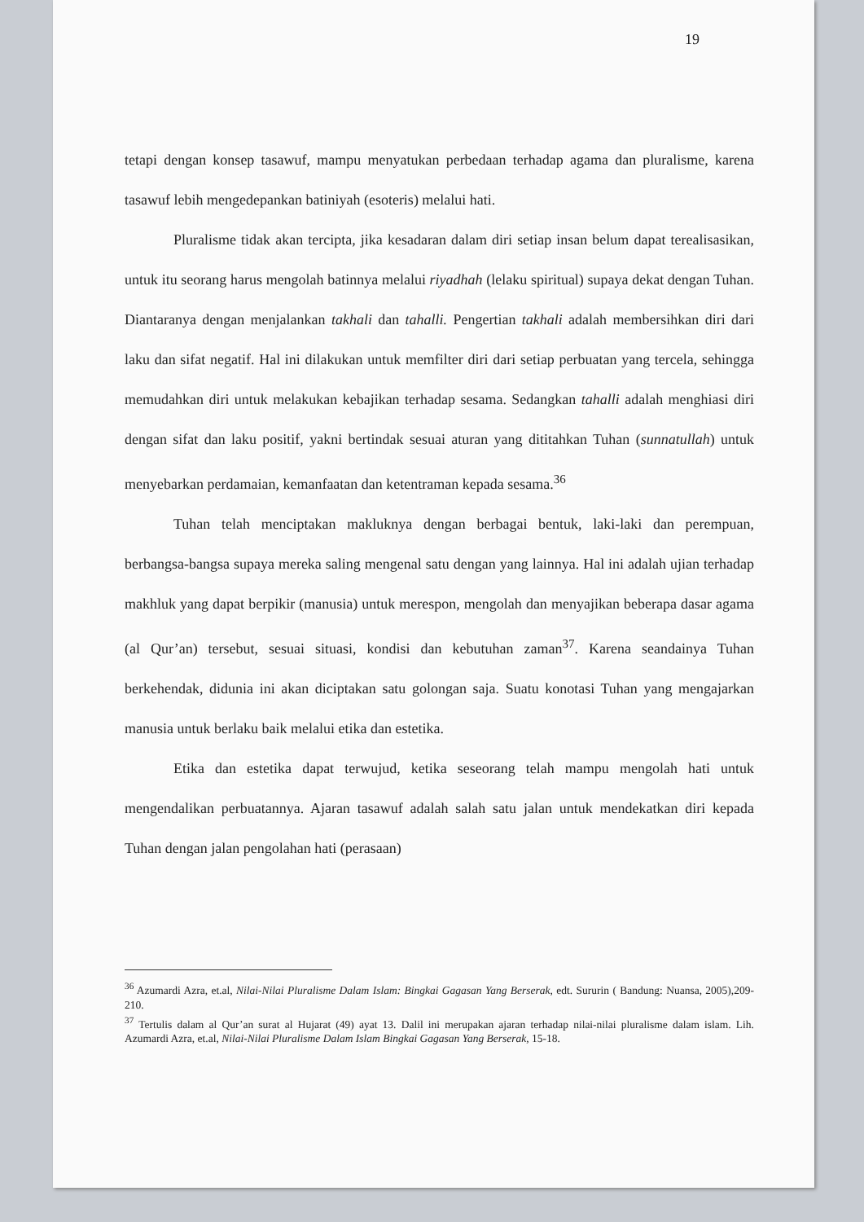19
tetapi dengan konsep tasawuf, mampu menyatukan perbedaan terhadap agama dan pluralisme, karena tasawuf lebih mengedepankan batiniyah (esoteris) melalui hati.
Pluralisme tidak akan tercipta, jika kesadaran dalam diri setiap insan belum dapat terealisasikan, untuk itu seorang harus mengolah batinnya melalui riyadhah (lelaku spiritual) supaya dekat dengan Tuhan. Diantaranya dengan menjalankan takhali dan tahalli. Pengertian takhali adalah membersihkan diri dari laku dan sifat negatif. Hal ini dilakukan untuk memfilter diri dari setiap perbuatan yang tercela, sehingga memudahkan diri untuk melakukan kebajikan terhadap sesama. Sedangkan tahalli adalah menghiasi diri dengan sifat dan laku positif, yakni bertindak sesuai aturan yang dititahkan Tuhan (sunnatullah) untuk menyebarkan perdamaian, kemanfaatan dan ketentraman kepada sesama.<sup>36</sup>
Tuhan telah menciptakan makluknya dengan berbagai bentuk, laki-laki dan perempuan, berbangsa-bangsa supaya mereka saling mengenal satu dengan yang lainnya. Hal ini adalah ujian terhadap makhluk yang dapat berpikir (manusia) untuk merespon, mengolah dan menyajikan beberapa dasar agama (al Qur’an) tersebut, sesuai situasi, kondisi dan kebutuhan zaman<sup>37</sup>. Karena seandainya Tuhan berkehendak, didunia ini akan diciptakan satu golongan saja. Suatu konotasi Tuhan yang mengajarkan manusia untuk berlaku baik melalui etika dan estetika.
Etika dan estetika dapat terwujud, ketika seseorang telah mampu mengolah hati untuk mengendalikan perbuatannya. Ajaran tasawuf adalah salah satu jalan untuk mendekatkan diri kepada Tuhan dengan jalan pengolahan hati (perasaan)
<sup>36</sup> Azumardi Azra, et.al, Nilai-Nilai Pluralisme Dalam Islam: Bingkai Gagasan Yang Berserak, edt. Sururin ( Bandung: Nuansa, 2005),209-210.
<sup>37</sup> Tertulis dalam al Qur’an surat al Hujarat (49) ayat 13. Dalil ini merupakan ajaran terhadap nilai-nilai pluralisme dalam islam. Lih. Azumardi Azra, et.al, Nilai-Nilai Pluralisme Dalam Islam Bingkai Gagasan Yang Berserak, 15-18.